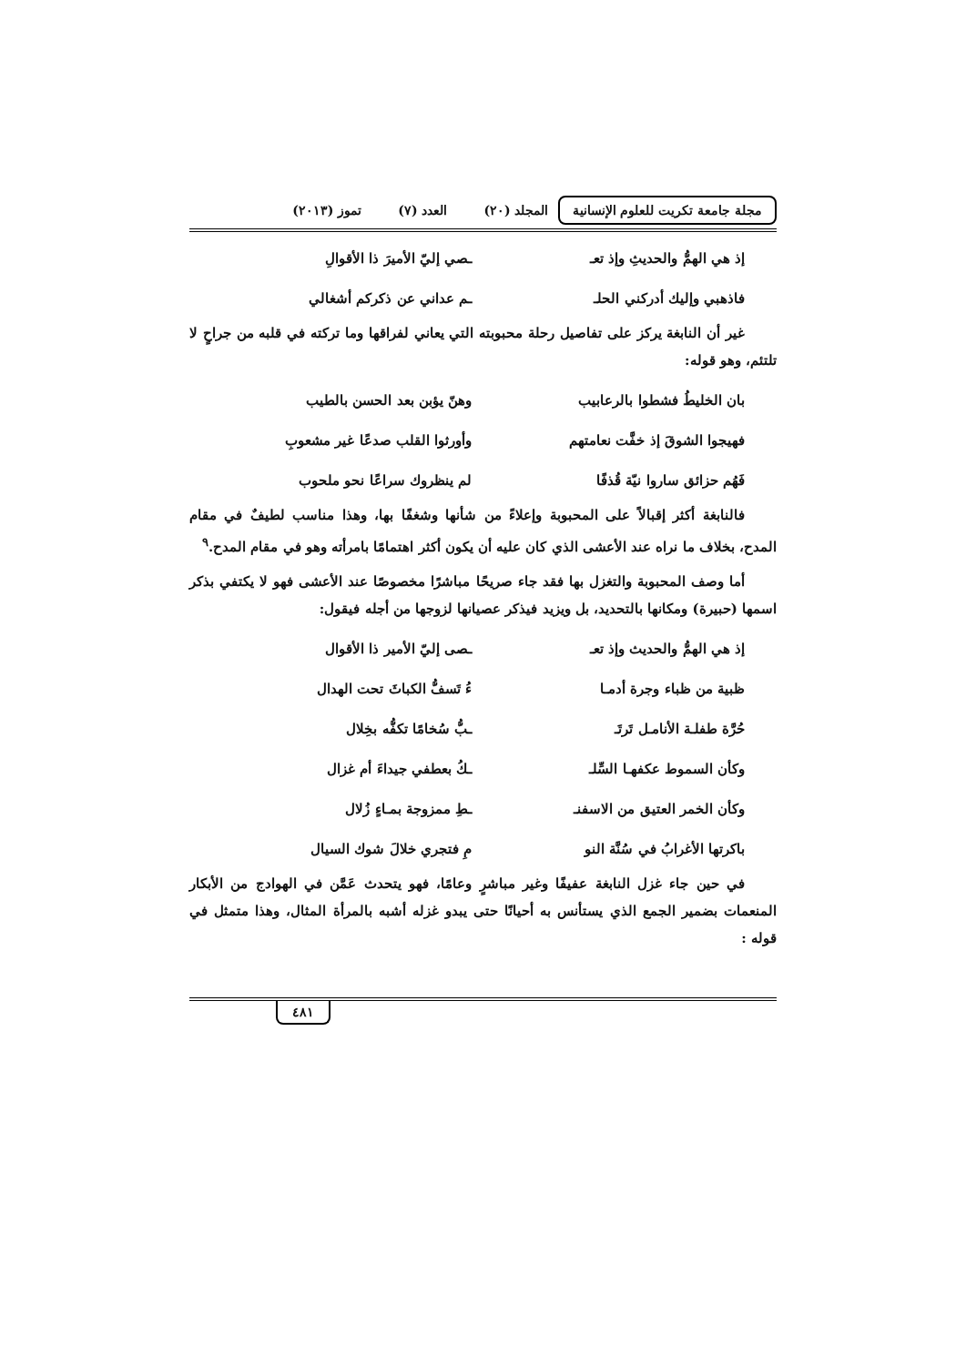مجلة جامعة تكريت للعلوم الإنسانية
المجلد (٢٠) العدد (٧) تموز (٢٠١٣)
إذ هي الهمُّ والحديثِ وإذ تعـ ـصي إليّ الأميرَ ذا الأقوالِ
فاذهبي وإليك أدركني الحلـ ـم عداني عن ذكركم أشغالي
غير أن النابغة يركز على تفاصيل رحلة محبوبته التي يعاني لفراقها وما تركته في قلبه من جراحٍ لا تلتئم، وهو قوله:
بان الخليطُ فشطوا بالرعابيب وهنّ يؤبن بعد الحسن بالطيب
فهيجوا الشوقَ إذ خفَّت نعامتهم وأورثوا القلب صدعًا غير مشعوبِ
فَهُم حزائق ساروا نيّة قُذفًا لم ينظروك سراعًا نحو ملحوب
فالنابغة أكثر إقبالاً على المحبوبة وإعلاءً من شأنها وشغفًا بها، وهذا مناسب لطيفٌ في مقام المدح، بخلاف ما نراه عند الأعشى الذي كان عليه أن يكون أكثر اهتمامًا بامرأته وهو في مقام المدح.<sup>٩</sup>
أما وصف المحبوبة والتغزل بها فقد جاء صريحًا مباشرًا مخصوصًا عند الأعشى فهو لا يكتفي بذكر اسمها (حبيرة) ومكانها بالتحديد، بل ويزيد فيذكر عصيانها لزوجها من أجله فيقول:
إذ هي الهمُّ والحديث وإذ تعـ ـصى إليّ الأمير ذا الأقوال
ظبية من ظباء وجرة أدمـا ءُ تَسفُّ الكباثَ تحت الهدال
حُرَّة طفلـة الأنامـل تَرتَـ ـبُّ سُخامًا تكفُّه بخِلال
وكأن السموط عكفهـا السِّلـ ـكُ بعطفي جيداءَ أم غزال
وكأن الخمر العتيق من الاسفنـ ـطِ ممزوجة بمـاءٍ زُلال
باكرتها الأغرابُ في سُنَّة النو مِ فتجري خلالَ شوك السيال
في حين جاء غزل النابغة عفيفًا وغير مباشرٍ وعامًا، فهو يتحدث عَمَّن في الهوادج من الأبكار المنعمات بضمير الجمع الذي يستأنس به أحيانًا حتى يبدو غزله أشبه بالمرأة المثال، وهذا متمثل في قوله :
٤٨١